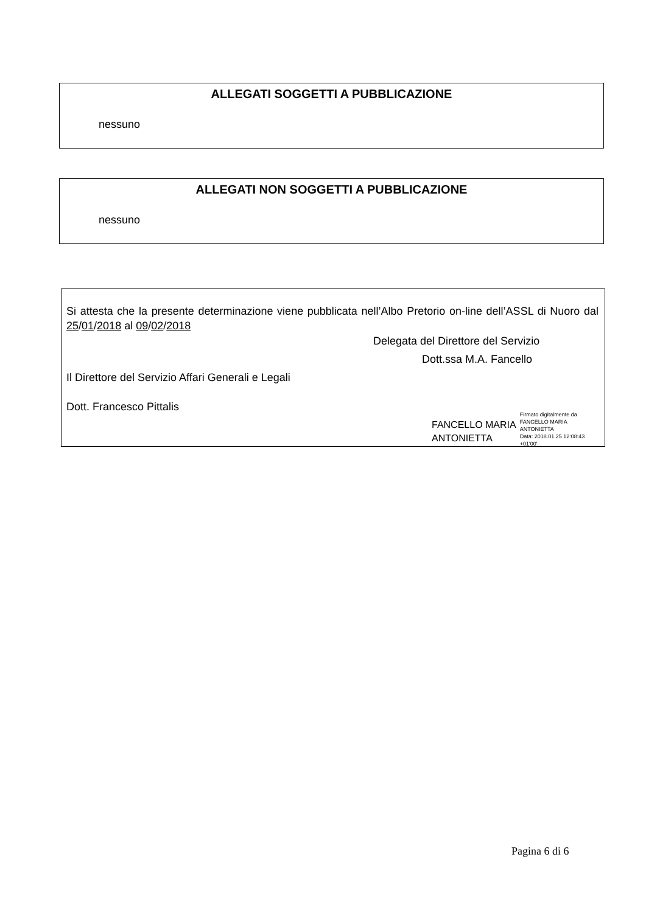ALLEGATI SOGGETTI A PUBBLICAZIONE
nessuno
ALLEGATI NON SOGGETTI A PUBBLICAZIONE
nessuno
Si attesta che la presente determinazione viene pubblicata nell’Albo Pretorio on-line dell’ASSL di Nuoro dal 25/01/2018 al 09/02/2018
Delegata del Direttore del Servizio
Dott.ssa M.A. Fancello
Il Direttore del Servizio Affari Generali e Legali
Dott. Francesco Pittalis
FANCELLO MARIA
ANTONIETTA
Firmato digitalmente da
FANCELLO MARIA
ANTONIETTA
Data: 2018.01.25 12:08:43
+01'00'
Pagina 6 di 6